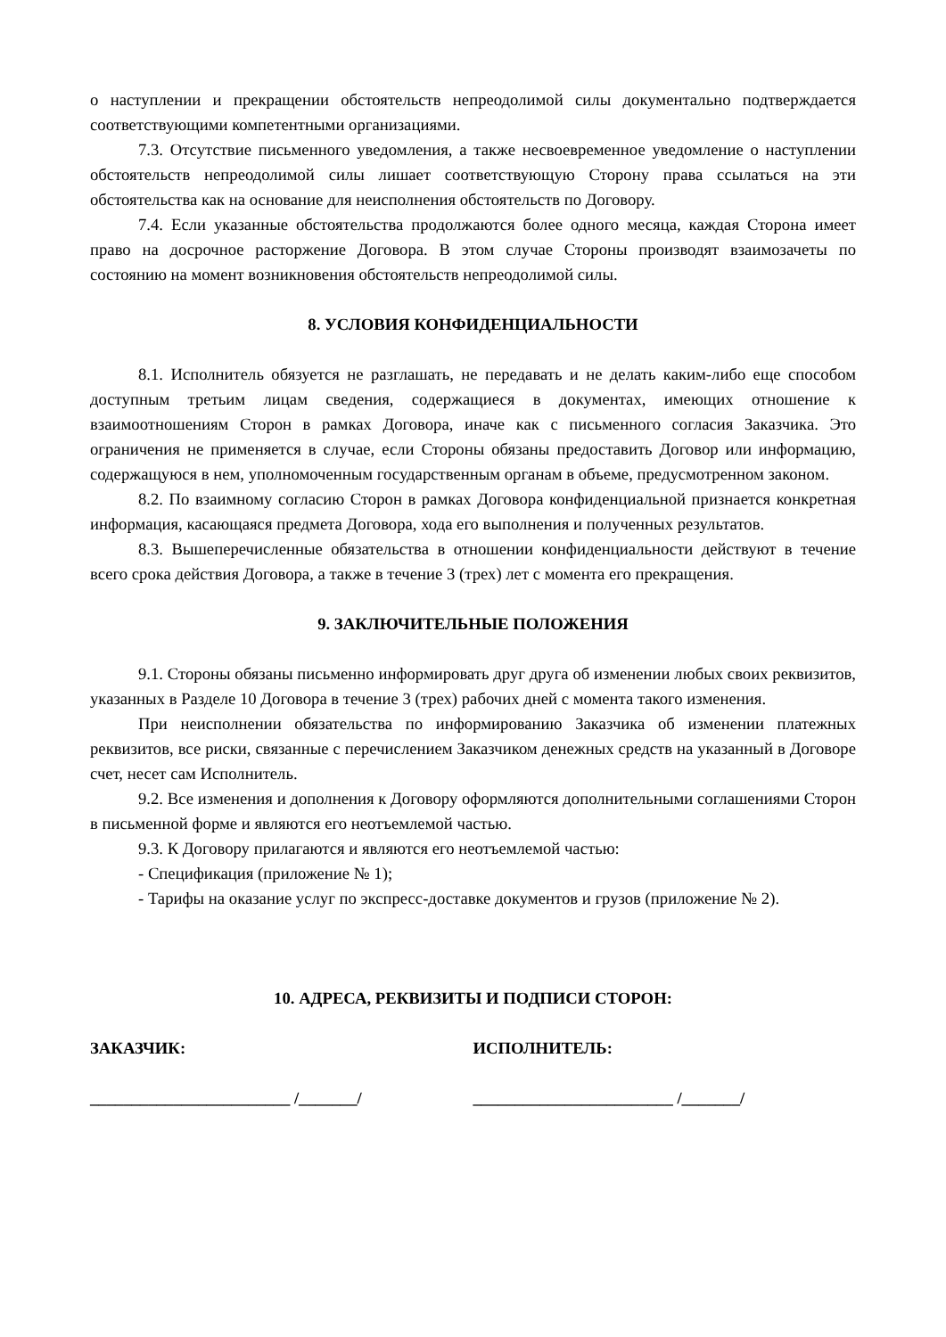о наступлении и прекращении обстоятельств непреодолимой силы документально подтверждается соответствующими компетентными организациями.
7.3. Отсутствие письменного уведомления, а также несвоевременное уведомление о наступлении обстоятельств непреодолимой силы лишает соответствующую Сторону права ссылаться на эти обстоятельства как на основание для неисполнения обстоятельств по Договору.
7.4. Если указанные обстоятельства продолжаются более одного месяца, каждая Сторона имеет право на досрочное расторжение Договора. В этом случае Стороны производят взаимозачеты по состоянию на момент возникновения обстоятельств непреодолимой силы.
8. УСЛОВИЯ КОНФИДЕНЦИАЛЬНОСТИ
8.1. Исполнитель обязуется не разглашать, не передавать и не делать каким-либо еще способом доступным третьим лицам сведения, содержащиеся в документах, имеющих отношение к взаимоотношениям Сторон в рамках Договора, иначе как с письменного согласия Заказчика. Это ограничения не применяется в случае, если Стороны обязаны предоставить Договор или информацию, содержащуюся в нем, уполномоченным государственным органам в объеме, предусмотренном законом.
8.2. По взаимному согласию Сторон в рамках Договора конфиденциальной признается конкретная информация, касающаяся предмета Договора, хода его выполнения и полученных результатов.
8.3. Вышеперечисленные обязательства в отношении конфиденциальности действуют в течение всего срока действия Договора, а также в течение 3 (трех) лет с момента его прекращения.
9. ЗАКЛЮЧИТЕЛЬНЫЕ ПОЛОЖЕНИЯ
9.1. Стороны обязаны письменно информировать друг друга об изменении любых своих реквизитов, указанных в Разделе 10 Договора в течение 3 (трех) рабочих дней с момента такого изменения.
При неисполнении обязательства по информированию Заказчика об изменении платежных реквизитов, все риски, связанные с перечислением Заказчиком денежных средств на указанный в Договоре счет, несет сам Исполнитель.
9.2. Все изменения и дополнения к Договору оформляются дополнительными соглашениями Сторон в письменной форме и являются его неотъемлемой частью.
9.3. К Договору прилагаются и являются его неотъемлемой частью:
- Спецификация (приложение № 1);
- Тарифы на оказание услуг по экспресс-доставке документов и грузов (приложение № 2).
10. АДРЕСА, РЕКВИЗИТЫ И ПОДПИСИ СТОРОН:
ЗАКАЗЧИК: ИСПОЛНИТЕЛЬ:
________________________ /_______/ ________________________ /_______/